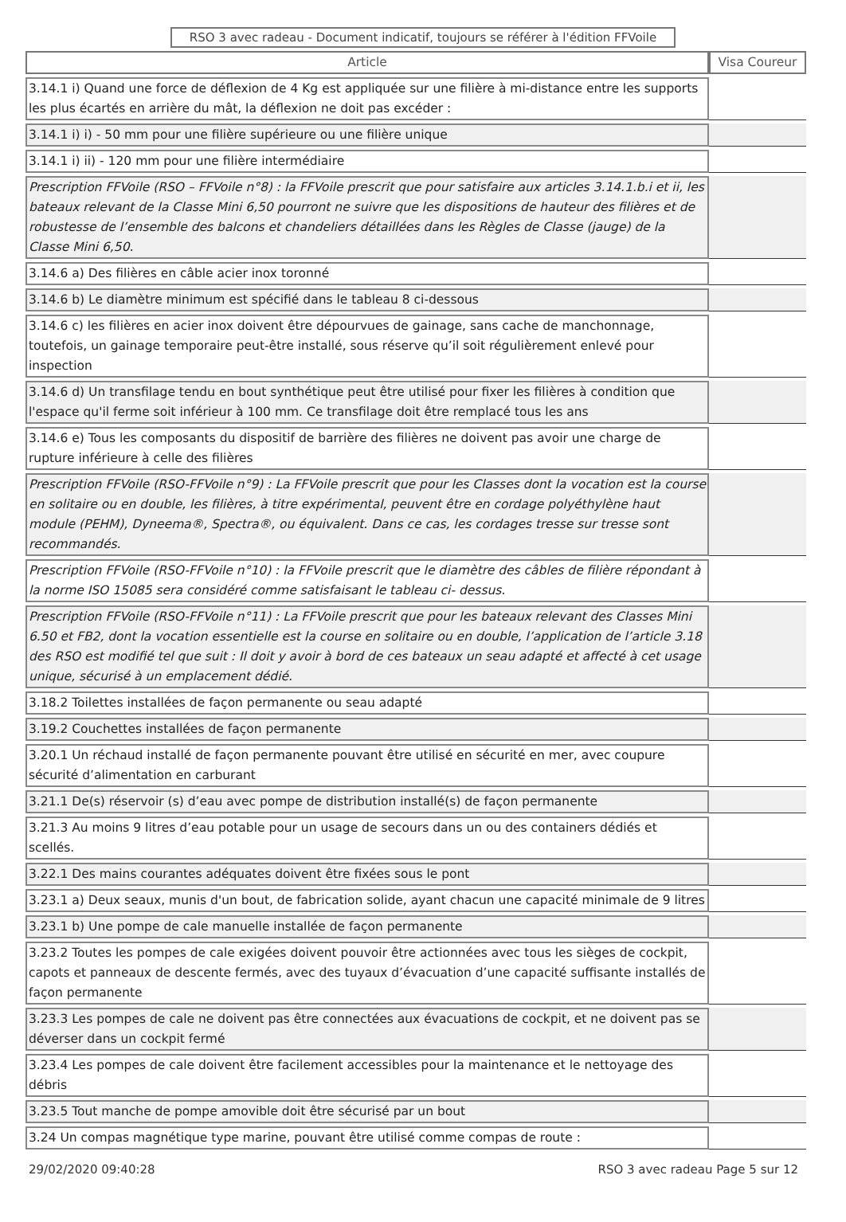RSO 3 avec radeau - Document indicatif, toujours se référer à l'édition FFVoile
| Article | Visa Coureur |
| --- | --- |
| 3.14.1 i) Quand une force de déflexion de 4 Kg est appliquée sur une filière à mi-distance entre les supports les plus écartés en arrière du mât, la déflexion ne doit pas excéder : | |
| 3.14.1 i) i) - 50 mm pour une filière supérieure ou une filière unique | |
| 3.14.1 i) ii) - 120 mm pour une filière intermédiaire | |
| Prescription FFVoile (RSO – FFVoile n°8) : la FFVoile prescrit que pour satisfaire aux articles 3.14.1.b.i et ii, les bateaux relevant de la Classe Mini 6,50 pourront ne suivre que les dispositions de hauteur des filières et de robustesse de l’ensemble des balcons et chandeliers détaillées dans les Règles de Classe (jauge) de la Classe Mini 6,50. | |
| 3.14.6 a) Des filières en câble acier inox toronné | |
| 3.14.6 b) Le diamètre minimum est spécifié dans le tableau 8 ci-dessous | |
| 3.14.6 c) les filières en acier inox doivent être dépourvues de gainage, sans cache de manchonnage, toutefois, un gainage temporaire peut-être installé, sous réserve qu’il soit régulièrement enlevé pour inspection | |
| 3.14.6 d) Un transfilage tendu en bout synthétique peut être utilisé pour fixer les filières à condition que l'espace qu'il ferme soit inférieur à 100 mm. Ce transfilage doit être remplacé tous les ans | |
| 3.14.6 e) Tous les composants du dispositif de barrière des filières ne doivent pas avoir une charge de rupture inférieure à celle des filières | |
| Prescription FFVoile (RSO-FFVoile n°9) : La FFVoile prescrit que pour les Classes dont la vocation est la course en solitaire ou en double, les filières, à titre expérimental, peuvent être en cordage polyéthylène haut module (PEHM), Dyneema®, Spectra®, ou équivalent. Dans ce cas, les cordages tresse sur tresse sont recommandés. | |
| Prescription FFVoile (RSO-FFVoile n°10) : la FFVoile prescrit que le diamètre des câbles de filière répondant à la norme ISO 15085 sera considéré comme satisfaisant le tableau ci- dessus. | |
| Prescription FFVoile (RSO-FFVoile n°11) : La FFVoile prescrit que pour les bateaux relevant des Classes Mini 6.50 et FB2, dont la vocation essentielle est la course en solitaire ou en double, l’application de l’article 3.18 des RSO est modifié tel que suit : Il doit y avoir à bord de ces bateaux un seau adapté et affecté à cet usage unique, sécurisé à un emplacement dédié. | |
| 3.18.2 Toilettes installées de façon permanente ou seau adapté | |
| 3.19.2 Couchettes installées de façon permanente | |
| 3.20.1 Un réchaud installé de façon permanente pouvant être utilisé en sécurité en mer, avec coupure sécurité d’alimentation en carburant | |
| 3.21.1 De(s) réservoir (s) d’eau avec pompe de distribution installé(s) de façon permanente | |
| 3.21.3 Au moins 9 litres d’eau potable pour un usage de secours dans un ou des containers dédiés et scellés. | |
| 3.22.1 Des mains courantes adéquates doivent être fixées sous le pont | |
| 3.23.1 a) Deux seaux, munis d'un bout, de fabrication solide, ayant chacun une capacité minimale de 9 litres | |
| 3.23.1 b) Une pompe de cale manuelle installée de façon permanente | |
| 3.23.2 Toutes les pompes de cale exigées doivent pouvoir être actionnées avec tous les sièges de cockpit, capots et panneaux de descente fermés, avec des tuyaux d’évacuation d’une capacité suffisante installés de façon permanente | |
| 3.23.3 Les pompes de cale ne doivent pas être connectées aux évacuations de cockpit, et ne doivent pas se déverser dans un cockpit fermé | |
| 3.23.4 Les pompes de cale doivent être facilement accessibles pour la maintenance et le nettoyage des débris | |
| 3.23.5 Tout manche de pompe amovible doit être sécurisé par un bout | |
| 3.24 Un compas magnétique type marine, pouvant être utilisé comme compas de route : | |
29/02/2020 09:40:28 RSO 3 avec radeau Page 5 sur 12